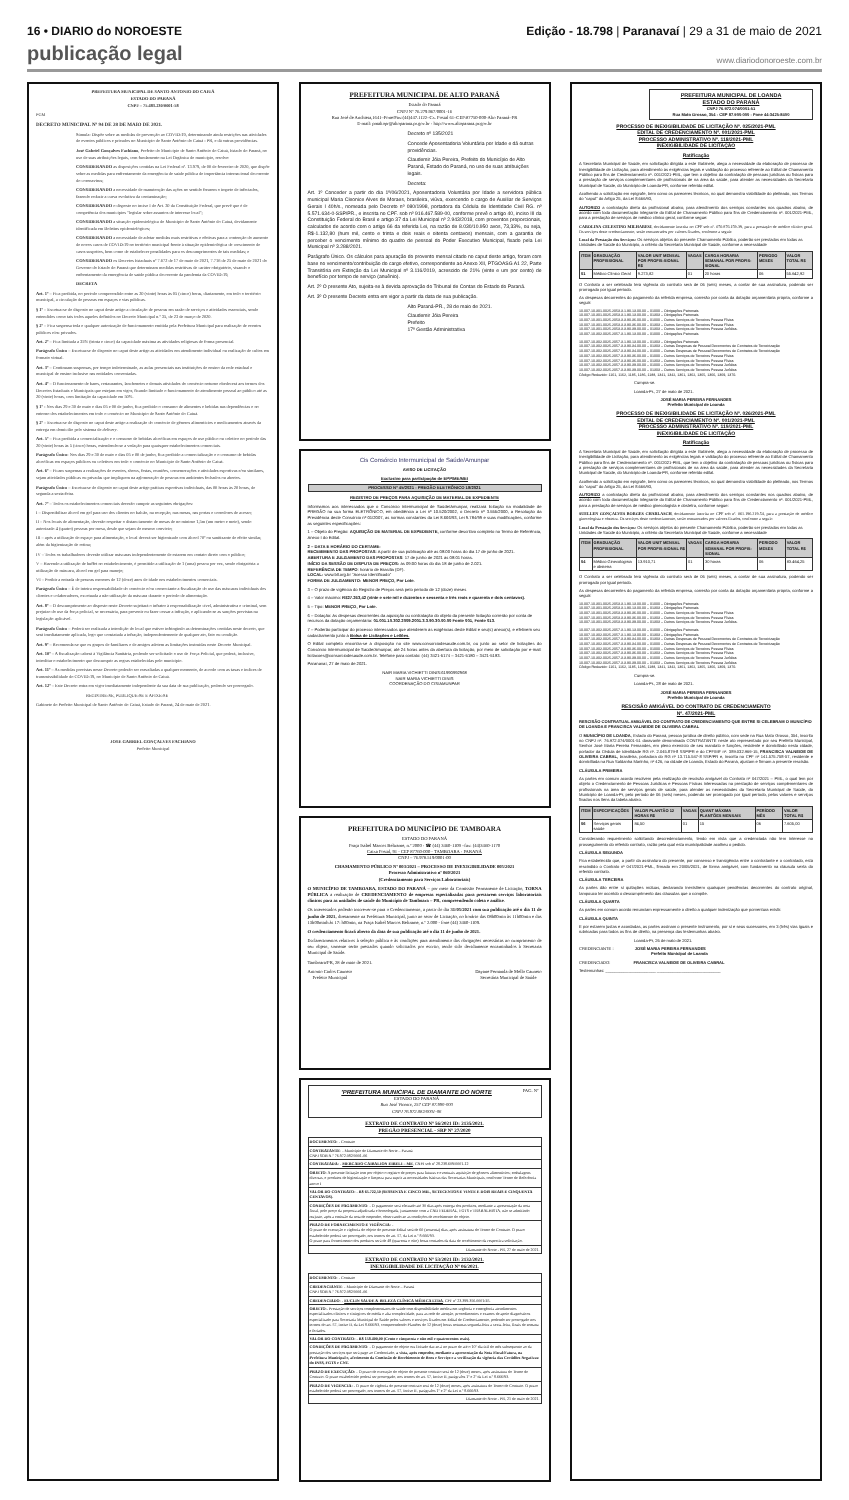16 • DIARIO do NOROESTE
Edição - 18.798 | Paranavaí | 29 a 31 de maio de 2021
publicação legal
www.diariodonoroeste.com.br
PREFEITURA MUNICIPAL DE SANTO ANTONIO DO CAIUÁ
ESTADO DO PARANÁ
CNPJ – 75.483.230/0001-58
PGM
DECRETO MUNICIPAL Nº 94 DE 28 DE MAIO DE 2021.
Súmula: Dispõe sobre as medidas de prevenção ao COVID-19, determinando ainda restrições nas atividades de eventos públicos e privados no Município de Santo Antônio do Caiuá - PR, e dá outras providências.
José Gabriel Gonçalves Fachiano, Prefeito do Município de Santo Antônio do Caiuá, Estado do Paraná, no uso de suas atribuições legais, com fundamento na Lei Orgânica do município, resolve:
CONSIDERANDO as disposições contidas na Lei Federal nº. 13.979, de 06 de fevereiro de 2020, que dispõe sobre as medidas para enfrentamento da emergência de saúde pública de importância internacional decorrente do coronavírus;
CONSIDERANDO a necessidade de manutenção das ações no sentido frearem o ímpeto de infectados, fazendo reduzir a curva evolutiva da contaminação;
CONSIDERANDO o disposto no inciso I do Art. 30 da Constituição Federal, que prevê que é de competência dos municípios "legislar sobre assuntos de interesse local";
CONSIDERANDO a situação epidemiológica do Município de Santo Antônio do Caiuá, devidamente identificada em Boletins epidemiológicos;
CONSIDERANDO a necessidade de adotar medidas mais restritivas e efetivas para a contenção do aumento de novos casos de COVID-19 no território municipal frente à situação epidemiológica de crescimento de casos suspeitos, bem como de estabelecer penalidades para os descumprimentos de tais medidas; e
CONSIDERANDO os Decretos Estaduais nº 7.672 de 17 de maio de 2021, 7.716 de 25 de maio de 2021 do Governo do Estado do Paraná que determinam medidas restritivas de caráter obrigatório, visando o enfrentamento da emergência de saúde pública decorrente da pandemia da COVID-19,
DECRETA
Art. 1º – Fica proibida, no período compreendido entre as 20 (vinte) horas às 05 (cinco) horas, diariamente, em todo o território municipal, a circulação de pessoas em espaços e vias públicas.
§ 1º – Excetua-se do disposto no caput deste artigo a circulação de pessoas em razão de serviços e atividades essenciais, sendo entendidos como tais todos aqueles definidos no Decreto Municipal n.º 35, de 23 de março de 2020.
§ 2º – Fica suspensa toda e qualquer autorização de funcionamento emitida pela Prefeitura Municipal para realização de eventos públicos e/ou privados.
Art. 2º – Fica limitada a 35% (trinta e cinco) da capacidade máxima as atividades religiosas de forma presencial.
Parágrafo Único – Excetua-se do disposto no caput deste artigo as atividades em atendimento individual ou realização de cultos em formato virtual.
Art. 3º – Continuam suspensas, por tempo indeterminado, as aulas presenciais nas instituições de ensino da rede estadual e municipal de ensino inclusive nas entidades conveniadas.
Art. 4º – O funcionamento de bares, restaurantes, lanchonetes e demais atividades do comércio noturno obedecerá aos termos dos Decretos Estaduais e Municipais que estejam em vigor, ficando limitado o funcionamento do atendimento pessoal ao público até as 20 (vinte) horas, com limitação da capacidade em 50%.
§ 1º - Nos dias 29 e 30 de maio e dias 05 e 06 de junho, fica proibido o consumo de alimentos e bebidas nas dependências e no entorno dos estabelecimentos em todo o comércio no Município de Santo Antônio do Caiuá.
§ 2º – Excetua-se do disposto no caput deste artigo a realização do comércio de gêneros alimentícios e medicamentos através da entrega em domicílio pelo sistema de delivery.
Art. 5º – Fica proibida a comercialização e o consumo de bebidas alcoólicas em espaços de uso público ou coletivo no período das 20 (vinte) horas às 5 (cinco) horas, estendendo-se a vedação para quaisquer estabelecimentos comerciais.
Parágrafo Único- Nos dias 29 e 30 de maio e dias 05 e 06 de junho, fica proibido a comercialização e o consumo de bebidas alcoólicas em espaços públicos ou coletivos em todo o comércio no Município de Santo Antônio do Caiuá.
Art. 6º – Ficam suspensas a realizações de eventos, shows, festas, reuniões, comemorações e atividades esportivas e/ou similares, sejam atividades públicas ou privadas que impliquem na aglomeração de pessoas em ambientes fechados ou abertos.
Parágrafo Único – Excetua-se do disposto no caput deste artigo práticas esportivas individuais, das 06 horas às 20 horas, de segunda a sexta-feira.
Art. 7º – Todos os estabelecimentos comerciais deverão cumprir as seguintes obrigações:
I – Disponibilizar álcool em gel para uso dos clientes no balcão, na recepção, nas mesas, nas portas e corredores de acesso;
II – Nos locais de alimentação, deverão respeitar o distanciamento de mesas de no mínimo 1,5m (um metro e meio), sendo autorizado 4 (quatro) pessoas por mesa, desde que sejam do mesmo convívio;
III – após a utilização do espaço para alimentação, o local deverá ser higienizado com álcool 70º ou sanitizante de efeito similar, além da higienização de rotina;
IV – Todos os trabalhadores deverão utilizar máscaras independentemente de estarem em contato direto com o público;
V – Havendo a utilização de buffet no estabelecimento, é permitido a utilização de 1 (uma) pessoa por vez, sendo obrigatória a utilização de máscara, álcool em gel para manejo;
VI – Proibir a entrada de pessoas menores de 12 (doze) anos de idade nos estabelecimentos comerciais.
Parágrafo Único – É de inteira responsabilidade do comércio e/ou comerciante a fiscalização do uso das máscaras individuais dos clientes e colaboradores, excetuada a não utilização da máscara durante o período de alimentação.
Art. 8º – O descumprimento ao disposto neste Decreto sujeitará o infrator à responsabilização cível, administrativa e criminal, sem prejuízo do uso da força policial, se necessária, para prevenir ou fazer cessar a infração, e aplicando-se as sanções previstas na legislação aplicável.
Parágrafo Único – Poderá ser realizada a interdição do local que estiver infringindo as determinações contidas neste decreto, que será imediatamente aplicada, logo que constatada a infração, independentemente de qualquer ato, fato ou condição.
Art. 9º – Recomenda-se que os grupos de familiares e de amigos adotem as limitações instruídas neste Decreto Municipal.
Art. 10º – A fiscalização caberá à Vigilância Sanitária, podendo ser solicitado o uso de Força Policial, que poderá, inclusive, interditar o estabelecimento que descumprir as regras estabelecidas pelo município.
Art. 11º – As medidas previstas nesse Decreto poderão ser reavaliadas a qualquer momento, de acordo com as taxas e índices de transmissibilidade do COVID-19, no Município de Santo Antônio do Caiuá.
Art. 12º – Este Decreto entra em vigor imediatamente independente da sua data de sua publicação, podendo ser prorrogado.
REGISTRE-SE, PUBLIQUE-SE E AFIXE-SE
Gabinete do Prefeito Municipal de Santo Antônio do Caiuá, Estado do Paraná, 24 de maio de 2021.
JOSE GABRIEL GONÇALVES FACHIANO
Prefeito Municipal
PREFEITURA MUNICIPAL DE ALTO PARANÁ
Estado do Paraná
CNPJ Nº 76.279.967/0001-16
Rua José de Anchieta,1641–Fone/Fax:(44)447.1122–Cx. Postal 61–CEP:87750-000-Alto Paraná–PR
E-mail: pmaltopr@altoparana.pr.gov.br - http://www.altoparana.pr.gov.br
Decreto nº 135/2021
Concede Aposentadoria Voluntária por Idade e dá outras providências.
Claudemir Jóia Pereira, Prefeito do Município de Alto Paraná, Estado do Paraná, no uso de suas atribuições legais.
Decreta:
Art. 1º Conceder a partir do dia 1º/06/2021, Aposentadoria Voluntária por Idade a servidora pública municipal Maria Cleonice Alves de Moraes, brasileira, viúva, exercendo o cargo de Auxiliar de Serviços Gerais I 40h/s., nomeada pelo Decreto nº 080/1998, portadora da Cédula de Identidade Civil RG. nº 5.571.634-0-SSP/PR., e inscrita no CPF. sob nº 916.467.589-00, conforme prevê o artigo 40, inciso III da Constituição Federal do Brasil e artigo 37 da Lei Municipal nº 2.943/2018, com proventos proporcionais, calculados de acordo com o artigo 66 da referida Lei, na razão de 8.030/10.950 avos, 73,33%, ou seja, R$-1.132,80 (hum mil, cento e trinta e dois reais e oitenta centavos) mensais, com a garantia de perceber o vencimento mínimo do quadro de pessoal do Poder Executivo Municipal, fixado pela Lei Municipal nº 3.288/2021.
Parágrafo Único. Os cálculos para apuração do provento mensal citado no caput deste artigo, foram com base no vencimento/contribuição do cargo efetivo, correspondente ao Anexo XII, PTGOASG A1 22, Parte Transitória em Extinção da Lei Municipal nº 3.116/2019, acrescido de 21% (vinte e um por cento) de benefício por tempo de serviço (anuênio).
Art. 2º O presente Ato, sujeita-se à devida aprovação do Tribunal de Contas do Estado do Paraná.
Art. 3º O presente Decreto entra em vigor a partir da data de sua publicação.
Alto Paraná-PR., 28 de maio de 2021.
Claudemir Jóia Pereira
Prefeito
17º Gestão Administrativa
Cis Consórcio Intermunicipal de Saúde/Amunpar
AVISO DE LICITAÇÃO
Exclusivo para participação de EPP/ME/MEI
PROCESSO Nº 45/2021 - PREGÃO ELETRÔNICO 18/2021
REGISTRO DE PREÇOS PARA AQUISIÇÃO DE MATERIAL DE EXPEDIENTE
Informamos aos interessados que o Consórcio Intermunicipal de Saúde/Amunpar, realizará licitação na modalidade de PREGÃO na sua forma ELETRÔNICO, em obediência a Lei nº 10.520/2002, o Decreto nº 3.555/2000, a Resolução da Presidência deste Consórcio nº 01/2007, as normas constantes da Lei 8.666/93, Lei 9.784/99 e suas modificações, conforme as seguintes especificações:
1 – Objeto do Pregão: AQUISIÇÃO DE MATERIAL DE EXPEDIENTE, conforme descritivo completo no Termo de Referência, Anexo I do Edital.
2 – DATA E HORÁRIO DO CERTAME:
RECEBIMENTO DAS PROPOSTAS: A partir de sua publicação até as 08:00 horas do dia 17 de junho de 2021.
ABERTURA E JULGAMENTO DAS PROPOSTAS: 17 de junho de 2021 às 08:01 horas.
INÍCIO DA SESSÃO DE DISPUTA DE PREÇOS: às 09:00 horas do dia 18 de junho de 2.021.
REFERÊNCIA DE TEMPO: horário de Brasília (DF).
LOCAL: www.bll.org.br "Acesso Identificado"
FORMA DE JULGAMENTO: MENOR PREÇO, Por Lote.
3 – O prazo de vigência do Registro de Preços será pelo período de 12 (doze) meses
4 – Valor máximo: R$27.263,42 (vinte e sete mil e duzentos e sessenta e três reais e quarenta e dois centavos).
5 – Tipo: MENOR PREÇO, Por Lote.
6 – Dotação: As despesas decorrentes da aquisição ou contratação do objeto da presente licitação correrão por conta de recursos da dotação orçamentária: 01.001.10.302.2009.2001.3.3.90.30.00.00 Fonte 001, Fonte 013.
7 – Poderão participar do processo interessados que atenderem às exigências deste Edital e seu(s) anexo(s), e efetivem seu cadastramento junto à Bolsa de Licitações e Leilões.
O Edital completo encontra-se à disposição no site www.consorciodesaude.com.br, ou junto ao setor de licitações do Consórcio Intermunicipal de Saúde/Amunpar, até 24 horas antes da abertura da licitação, por meio de solicitação por e-mail: licitacoes@consorciodesaude.com.br. Telefone para contato: (44) 3421-5174 – 3421-5180 – 3421-5183.
Paranavaí, 27 de maio de 2021.
NAIR MARIA VICHIETTI DINIS:61990992968
NAIR MARIA VICHIETTI DINIS
COORDENAÇÃO DO CIS/AMUNPAR
PREFEITURA DO MUNICÍPIO DE TAMBOARA
ESTADO DO PARANÁ
Praça Isabel Marcos Beltrame, n.º 2000 - ☎ (44) 3460-1109 –fax: (44)3460-1170
Caixa Postal, 91 - CEP 87760-000 - TAMBOARA - PARANÁ
CNPJ – 76.978.519/0001-00
CHAMAMENTO PÚBLICO Nº 003/2021 – PROCESSO DE INEXIGIBILIDADE 005/2021
Processo Administrativo nº 060/2021
(Credenciamento para Serviços Laboratoriais)
O MUNICÍPIO DE TAMBOARA, ESTADO DO PARANÁ – por meio da Comissão Permanente de Licitação, TORNA PÚBLICA a realização de CREDENCIAMENTO de empresas especializadas para prestarem serviços laboratoriais clínicos para as unidades de saúde do Município de Tamboara – PR, compreendendo coleta e análise.
Os interessados poderão inscrever-se para o Credenciamento, a partir do dia 31/05/2021 com sua publicação até o dia 11 de junho de 2021, diretamente na Prefeitura Municipal, junto ao setor de Licitação, no horário das 08h00min às 11h00min e das 13h00minh às 17: h00min, na Praça Isabel Marcos Beltrame, n.º 2.000 - fone (44) 3460-1109.
O credenciamento ficará aberto da data de sua publicação até o dia 11 de junho de 2021.
Esclarecimentos relativos à seleção pública e às condições para atendimento das obrigações necessárias ao cumprimento de seu objeto, somente serão prestados quando solicitados por escrito, tendo sido devidamente encaminhados à Secretaria Municipal de Saúde.
Tamboara/PR, 28 de maio de 2021.
Antonio Carlos Cauneto
Prefeito Municipal
Dayane Fernanda de Mello Cauneto
Secretária Municipal de Saúde
'PREFEITURA MUNICIPAL DE DIAMANTE DO NORTE
ESTADO DO PARANÁ
Rua José Vicente, 257 CEP 87.990-000
CNPJ 76.972.082/0001-06
PAG. Nº
EXTRATO DE CONTRATO Nº 56/2021 ID: 2135/2021.
PREGÃO PRESENCIAL - SRP Nº 27/2020
| DOCUMENTO: - Contrato |
| CONTRATANTE : - Município de Diamante do Norte – Paraná CNPJ SOB N.º 76.972.082/0001-06 |
| CONTRATADA: - MERCADO CAIBALION EIRELI – ME , CNPJ sob nº 28.238.609/0001-12 |
| OBJETO : A presente licitação tem por objeto o registro de preços para futuras e eventuais aquisição de gêneros alimentícios; embalagens diversas, e produtos de higienização e limpeza para suprir as necessidades básicas das Secretarias Municipais, conforme Termo de Referência anexo I |
| VALOR DO CONTRATO: - R$ 65.722,50 (SESSENTA E CINCO MIL, SETECENTOS E VINTE E DOIS REAIS E CINQUENTA CENTAVOS). |
| CONDIÇÕES DE PAGAMENTO : - O pagamento será efetuado até 30 dias após entrega dos produtos, mediante a apresentação da nota fiscal, pelo preço da proposta adjudicada e homologada, juntamente com a CND FEDERAL, FGTS e TRABALHISTA, não se admitindo reajuste, após a emissão da nota de empenho, observando-se as condições de recebimento do objeto. |
| PRAZO DE FORNECIMENTO E VIGÊNCIA: - O prazo de execução e vigência do objeto do presente Edital será de 60 (sessenta) dias, após assinatura do Termo de Contrato. O prazo estabelecido poderá ser prorrogado, nos termos do art. 57, da Lei n.º 8.666/93. O prazo para fornecimento dos produtos será de 48 (quarenta e oito) horas contados da data de recebimento da respectiva solicitação. |
| Diamante do Norte - PR, 27 de maio de 2021. |
EXTRATO DE CONTRATO Nº 53/2021 ID: 2132/2021.
INEXIGIBILIDADE DE LICITAÇÃO Nº 06/2021.
| DOCUMENTO: - Contrato |
| CREDENCIANTE : - Município de Diamante do Norte – Paraná CNPJ SOB N.º 76.972.082/0001-06 |
| CREDENCIADO : - EUCLIN SAUDE & BELEZA CLÍNICA MÉDICA LTDA , CPF nº 23.399.356.0001/45. |
| OBJETO :- Prestação de serviços complementares de saúde com disponibilidade médica em urgência e emergência atendimentos especializados clínicos e cirúrgicos de média e alta complexidade, para as rede de atenção, procedimentos e exames de apoio diagnósticos especializado para Secretaria Municipal de Saúde pelos valores e serviços fixados em Edital de Credenciamento, podendo ser prorrogado nos termos do art. 57, inciso II, da Lei 8.666/93, compreendendo Plantões de 12 (doze) horas noturnas segunda-feira a sexta-feira, finais de semana e feriados. |
| VALOR DO CONTRATO: - R$ 158.400,00 (Cento e cinquenta e oito mil e quatrocentos reais). |
| CONDIÇÕES DE PAGAMENTO : - O pagamento do objeto ora licitado dar-se-á no prazo de até o 10º dia útil do mês subsequente ao da prestação dos serviços que será pago ao Credenciado, a vista, após empenho, mediante a apresentação da Nota Fiscal/Fatura, na Prefeitura Municipal e, aferimento da Comissão de Recebimento de Bens e Serviço e a verificação da vigência das Certidões Negativas: do INSS, FGTS e CNT. |
| PRAZO DE EXECUÇÃO: - O prazo de execução do objeto do presente contrato será de 12 (doze) meses, após assinatura do Termo de Contrato. O prazo estabelecido poderá ser prorrogado, nos termos do art. 57, Inciso II, parágrafos 1º e 2º da Lei n.º 8.666/93. |
| PRAZO DE VIGENCIA: - O prazo de vigência do presente contrato será de 12 (doze) meses, após assinatura do Termo de Contrato. O prazo estabelecido poderá ser prorrogado, nos termos do art. 57, Inciso II, parágrafos 1º e 2º da Lei n.º 8.666/93. |
| Diamante do Norte - PR, 21 de maio de 2021. |
PREFEITURA MUNICIPAL DE LOANDA
ESTADO DO PARANÁ
CNPJ 76.972.074/0001-51
Rua Mato Grosso, 354 - CEP 87.900-000 - Fone 44-3425-8400
PROCESSO DE INEXIGIBILIDADE DE LICITAÇÃO Nº. 025/2021-PML
EDITAL DE CREDENCIAMENTO Nº. 001/2021-PML
PROCESSO ADMINISTRATIVO Nº. 118/2021-PML
INEXIGIBILIDADE DE LICITAÇÃO
Ratificação
A Secretária Municipal de Saúde, em solicitação dirigida a este Gabinete, alega a necessidade da elaboração de processo de Inexigibilidade de Licitação, para atendimento às exigências legais e validação do processo referente ao Edital de Chamamento Público para fins de Credenciamento nº. 001/2021-PML, que tem o objetivo da contratação de pessoas jurídicas ou físicas para a prestação de serviços complementares de profissionais de na área da saúde, para atender as necessidades da Secretaria Municipal de Saúde, do Município de Loanda-PR, conforme referido edital.
Acolhendo a solicitação em epígrafe, bem como os pareceres técnicos, no qual demonstra viabilidade do pleiteado, nos Termos do "caput" do Artigo 25, da Lei 8.666/93,
AUTORIZO a contratação direta da profissional abaixo, para atendimento dos serviços constantes nos quadros abaixo, de acordo com toda documentação integrante do Edital de Chamamento Público para fins de Credenciamento nº. 001/2021-PML, para a prestação de serviços de médico clínico geral, conforme segue:
CAROLINA CELESTINO MILHARESI, devidamente inscrita no CPF sob nº. 070.876.159-39, para a prestação de médico clínico geral. Os serviços deste credenciamento, serão remunerados por valores fixados, conforme a seguir:
Local da Prestação dos Serviços: Os serviços objetos do presente Chamamento Público, poderão ser prestados em todas as Unidades de Saúde do Município, a critério da Secretaria Municipal de Saúde, conforme a necessidade
| ITEM | GRADUAÇÃO PROFISSIONAL | VALOR UNIT MENSAL POR PROFIS-SIONAL R$ | VAGAS | CARGA HORARIA SEMANAL POR PROFIS-SIONAL | PERIODO MESES | VALOR TOTAL R$ |
| --- | --- | --- | --- | --- | --- | --- |
| 01 | Médico Clínico Geral | 9.273,82 | 01 | 20 horas | 06 | 55.642,92 |
O Contrato a ser celebrado terá vigência do contrato será de 06 (seis) meses, a contar de sua assinatura, podendo ser prorrogado por igual período.
As despesas decorrentes do pagamento da referida empresa, correrão por conta da dotação orçamentária própria, conforme a seguir:
10.007.10.301.0025.2053.3.1.90.13.00.00 – 01000 – Obrigações Patronais
10.007.10.301.0025.2053.3.1.90.13.00.00 – 01303 – Obrigações Patronais
10.007.10.301.0025.2053.3.3.90.36.00.00 – 01000 – Outros Serviços de Terceiros Pessoa Física
10.007.10.301.0025.2053.3.3.90.36.00.00 – 01303 – Outros Serviços de Terceiros Pessoa Física
10.007.10.301.0025.2053.3.3.90.39.00.00 – 01303 – Outros Serviços de Terceiros Pessoa Jurídica.
10.007.10.302.0025.2057.3.1.90.13.00.00 – 01000 – Obrigações Patronais
10.007.10.302.0025.2057.3.1.90.13.00.00 – 01303 – Obrigações Patronais
10.007.10.302.0025.2057.3.3.90.34.00.00 – 01303 – Outras Despesas de Pessoal Decorrentes de Contratos de Terceirização
10.007.10.302.0025.2057.3.3.90.34.00.00 – 01000 – Outras Despesas de Pessoal Decorrentes de Contratos de Terceirização
10.007.10.302.0025.2057.3.3.90.36.00.00 – 01000 – Outros Serviços de Terceiros Pessoa Física
10.007.10.302.0025.2057.3.3.90.36.00.00 – 01303 – Outros Serviços de Terceiros Pessoa Física
10.007.10.302.0025.2057.3.3.90.39.00.00 – 01000 – Outros Serviços de Terceiros Pessoa Jurídica
10.007.10.302.0025.2057.3.3.90.39.00.00 – 01303 – Outros Serviços de Terceiros Pessoa Jurídica
Código Reduzido: 1161, 1162, 1185, 1186, 1188, 1341, 1342, 1361, 1362, 1365, 1366, 1369, 1370.
Cumpra-se.
Loanda-Pr., 27 de maio de 2021.
JOSÉ MARIA PEREIRA FERNANDES
Prefeito Municipal de Loanda
PROCESSO DE INEXIGIBILIDADE DE LICITAÇÃO Nº. 026/2021-PML
EDITAL DE CREDENCIAMENTO Nº. 001/2021-PML
PROCESSO ADMINISTRATIVO Nº. 119/2021-PML
INEXIGIBILIDADE DE LICITAÇÃO
Ratificação
A Secretária Municipal de Saúde, em solicitação dirigida a este Gabinete, alega a necessidade da elaboração de processo de Inexigibilidade de Licitação, para atendimento às exigências legais e validação do processo referente ao Edital de Chamamento Público para fins de Credenciamento nº. 001/2021-PML, que tem o objetivo da contratação de pessoas jurídicas ou físicas para a prestação de serviços complementares de profissionais de na área da saúde, para atender as necessidades da Secretaria Municipal de Saúde, do Município de Loanda-PR, conforme referido edital.
Acolhendo a solicitação em epígrafe, bem como os pareceres técnicos, no qual demonstra viabilidade do pleiteado, nos Termos do "caput" do Artigo 25, da Lei 8.666/93,
AUTORIZO a contratação direta da profissional abaixo, para atendimento dos serviços constantes nos quadros abaixo, de acordo com toda documentação integrante do Edital de Chamamento Público para fins de Credenciamento nº. 001/2021-PML, para a prestação de serviços de médico ginecologista e obstetra, conforme segue:
SUELLEN GONÇALVES BORGES CHARLASCH, devidamente inscrita no CPF sob nº. 061.196.219-54, para a prestação de médico ginecologista e obstetra. Os serviços deste credenciamento, serão remunerados por valores fixados, conforme a seguir:
Local da Prestação dos Serviços: Os serviços objetos do presente Chamamento Público, poderão ser prestados em todas as Unidades de Saúde do Município, a critério da Secretaria Municipal de Saúde, conforme a necessidade
| ITEM | GRADUAÇÃO PROFISSIONAL | VALOR UNIT MENSAL POR PROFIS-SIONAL R$ | VAGAS | CARGA HORARIA SEMANAL POR PROFIS-SIONAL | PERIODO MESES | VALOR TOTAL R$ |
| --- | --- | --- | --- | --- | --- | --- |
| 04 | Médico Ginecologista e obstetra | 13.910,71 | 01 | 30 horas | 06 | 83.464,25 |
O Contrato a ser celebrado terá vigência do contrato será de 06 (seis) meses, a contar de sua assinatura, podendo ser prorrogado por igual período.
As despesas decorrentes do pagamento da referida empresa, correrão por conta da dotação orçamentária própria, conforme a seguir:
10.007.10.301.0025.2053.3.1.90.13.00.00 – 01000 – Obrigações Patronais
10.007.10.301.0025.2053.3.1.90.13.00.00 – 01303 – Obrigações Patronais
10.007.10.301.0025.2053.3.3.90.36.00.00 – 01000 – Outros Serviços de Terceiros Pessoa Física
10.007.10.301.0025.2053.3.3.90.36.00.00 – 01303 – Outros Serviços de Terceiros Pessoa Física
10.007.10.301.0025.2053.3.3.90.39.00.00 – 01303 – Outros Serviços de Terceiros Pessoa Jurídica.
10.007.10.302.0025.2057.3.1.90.13.00.00 – 01000 – Obrigações Patronais
10.007.10.302.0025.2057.3.1.90.13.00.00 – 01303 – Obrigações Patronais
10.007.10.302.0025.2057.3.3.90.34.00.00 – 01303 – Outras Despesas de Pessoal Decorrentes de Contratos de Terceirização
10.007.10.302.0025.2057.3.3.90.34.00.00 – 01000 – Outras Despesas de Pessoal Decorrentes de Contratos de Terceirização
10.007.10.302.0025.2057.3.3.90.36.00.00 – 01000 – Outros Serviços de Terceiros Pessoa Física
10.007.10.302.0025.2057.3.3.90.36.00.00 – 01303 – Outros Serviços de Terceiros Pessoa Física
10.007.10.302.0025.2057.3.3.90.39.00.00 – 01000 – Outros Serviços de Terceiros Pessoa Jurídica
10.007.10.302.0025.2057.3.3.90.39.00.00 – 01303 – Outros Serviços de Terceiros Pessoa Jurídica
Código Reduzido: 1161, 1162, 1185, 1186, 1188, 1341, 1342, 1361, 1362, 1365, 1366, 1369, 1370.
Cumpra-se.
Loanda-Pr., 28 de maio de 2021.
JOSÉ MARIA PEREIRA FERNANDES
Prefeito Municipal de Loanda
RESCISÃO AMIGÁVEL DO CONTRATO DE CREDENCIAMENTO
Nº. 47/2021-PML
RESCISÃO CONTRATUAL AMIGÁVEL DO CONTRATO DE CREDENCIAMENTO QUE ENTRE SI CELEBRAM O MUNICÍPIO DE LOANDA E FRANCISCA VALNEIDE DE OLIVEIRA CABRAL
O MUNICÍPIO DE LOANDA, Estado do Paraná, pessoa jurídica de direito público, com sede na Rua Mato Grosso, 354, inscrito no CNPJ nº. 76.972.074/0001-51 doravante denominada CONTRATANTE neste ato representado por seu Prefeito Municipal, Senhor José Maria Pereira Fernandes, em pleno exercício de seu mandato e funções, residente e domiciliado nesta cidade, portador da Cédula de Identidade RG nº. 2.045.879-8 SSP/PR e do CPF/MF nº. 389.032.969-15, FRANCISCA VALNEIDE DE OLIVEIRA CABRAL, brasileira, portadora do RG nº 13.715.547-8 SSP/PR e, inscrita no CPF nº 141.575.758-57, residente e domiciliada na Rua Saldanha Marinho, nº 426, na cidade de Loanda, Estado do Paraná, ajustam e firmam a presente rescisão.
CLÁUSULA PRIMEIRA
As partes em comum acordo resolvem pela realização de rescisão amigável do Contrato nº 047/2021 – PML, o qual tem por objeto o Credenciamento de Pessoas Jurídicas e Pessoas Físicas interessadas na prestação de serviços complementares de profissionais na área de serviços gerais de saúde, para atender as necessidades da Secretaria Municipal de Saúde, do Município de Loanda-Pr, pelo período de 06 (seis) meses, podendo ser prorrogado por igual período, pelos valores e serviços fixados nos itens da tabela abaixo.
| ITEM | ESPECIFICAÇÕES | VALOR PLANTÃO 12 HORAS R$ | VAGAS | QUANT MÁXIMA PLANTÕES MENSAIS | PERÍODO MÊS | VALOR TOTAL R$ |
| --- | --- | --- | --- | --- | --- | --- |
| 06 | Serviços gerais saúde | 84,50 | 01 | 15 | 06 | 7.605,00 |
Considerando requerimento solicitando descredenciamento, tendo em vista que a credenciada não tem interesse no prosseguimento do referido contrato, razão pela qual esta municipalidade acolheu o pedido.
CLÁUSULA SEGUNDA
Fica estabelecido que, a partir da assinatura do presente, por consenso e transigência entre o contratante e o contratado, está rescindido o Contrato nº 047/2021-PML, firmado em 20/05/2021, de forma amigável, com fundamento na cláusula sexta do referido contrato.
CLÁUSULA TERCEIRA
As partes dão entre si quitações mútuas, declarando inexistirem quaisquer pendências decorrentes do contrato original, tampouco ter ocorrido o descumprimento das cláusulas que o compõe.
CLÁUSULA QUARTA
As partes em comum acordo renunciam expressamente o direito a qualquer indenização que porventura existir.
CLÁUSULA QUINTA
E por estarem justas e acordadas, as partes assinam o presente instrumento, por si e seus sucessores, em 3 (três) vias iguais e rubricadas para todos os fins de direito, na presença das testemunhas abaixo.
Loanda-Pr, 26 de maio de 2021.
CREDENCIANTE : JOSÉ MARIA PEREIRA FERNANDES
Prefeito Municipal de Loanda
CREDENCIADO: FRANCISCA VALNEIDE DE OLIVEIRA CABRAL
Testemunhas: ______________________ ____________________________